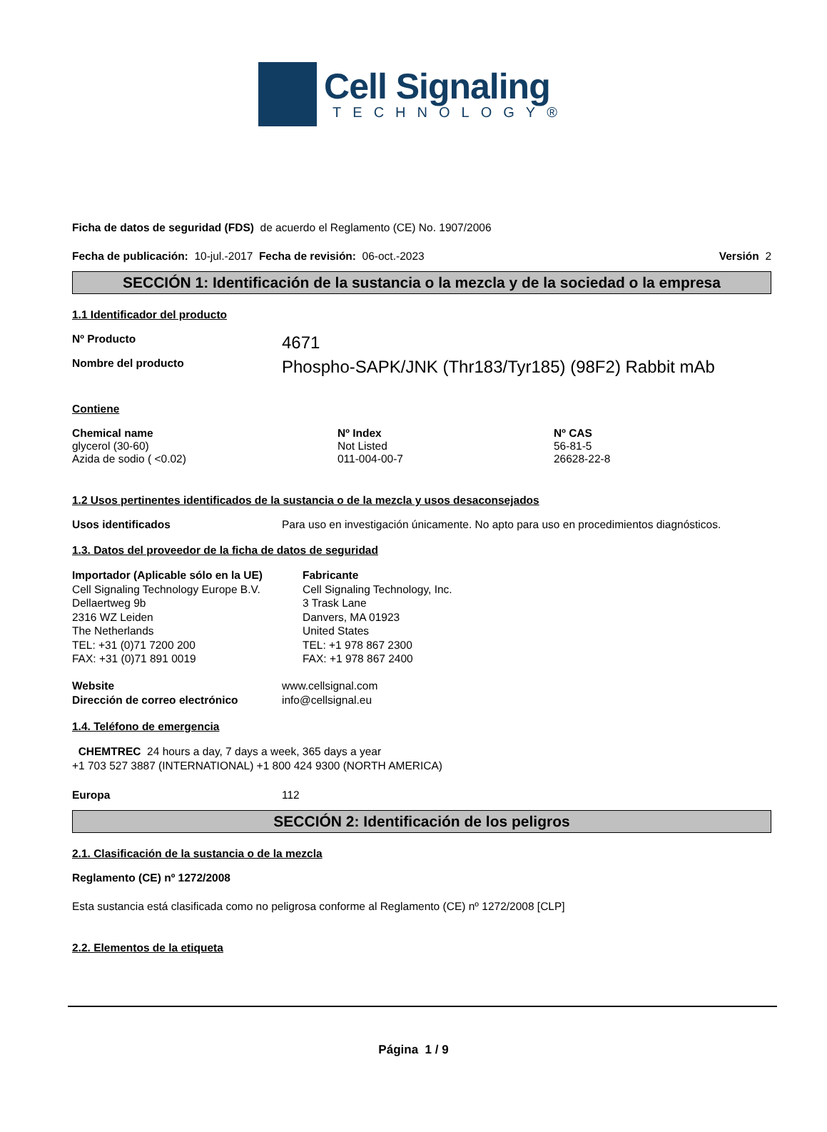Cell Signaling
TECHNOLOGY®
Ficha de datos de seguridad (FDS) de acuerdo el Reglamento (CE) No. 1907/2006
Fecha de publicación: 10-jul.-2017 Fecha de revisión: 06-oct.-2023 Versión 2
SECCIÓN 1: Identificación de la sustancia o la mezcla y de la sociedad o la empresa
1.1 Identificador del producto
Nº Producto
4671
Nombre del producto
Phospho-SAPK/JNK (Thr183/Tyr185) (98F2) Rabbit mAb
Contiene
| Chemical name | Nº Index | Nº CAS |
| --- | --- | --- |
| glycerol (30-60) | Not Listed | 56-81-5 |
| Azida de sodio ( <0.02) | 011-004-00-7 | 26628-22-8 |
1.2 Usos pertinentes identificados de la sustancia o de la mezcla y usos desaconsejados
Usos identificados Para uso en investigación únicamente. No apto para uso en procedimientos diagnósticos.
1.3. Datos del proveedor de la ficha de datos de seguridad
Importador (Aplicable sólo en la UE)
Cell Signaling Technology Europe B.V.
Dellaertweg 9b
2316 WZ Leiden
The Netherlands
TEL: +31 (0)71 7200 200
FAX: +31 (0)71 891 0019
Fabricante
Cell Signaling Technology, Inc.
3 Trask Lane
Danvers, MA 01923
United States
TEL: +1 978 867 2300
FAX: +1 978 867 2400
Website www.cellsignal.com
Dirección de correo electrónico info@cellsignal.eu
1.4. Teléfono de emergencia
CHEMTREC 24 hours a day, 7 days a week, 365 days a year
+1 703 527 3887 (INTERNATIONAL) +1 800 424 9300 (NORTH AMERICA)
Europa 112
SECCIÓN 2: Identificación de los peligros
2.1. Clasificación de la sustancia o de la mezcla
Reglamento (CE) nº 1272/2008
Esta sustancia está clasificada como no peligrosa conforme al Reglamento (CE) nº 1272/2008 [CLP]
2.2. Elementos de la etiqueta
Página 1 / 9